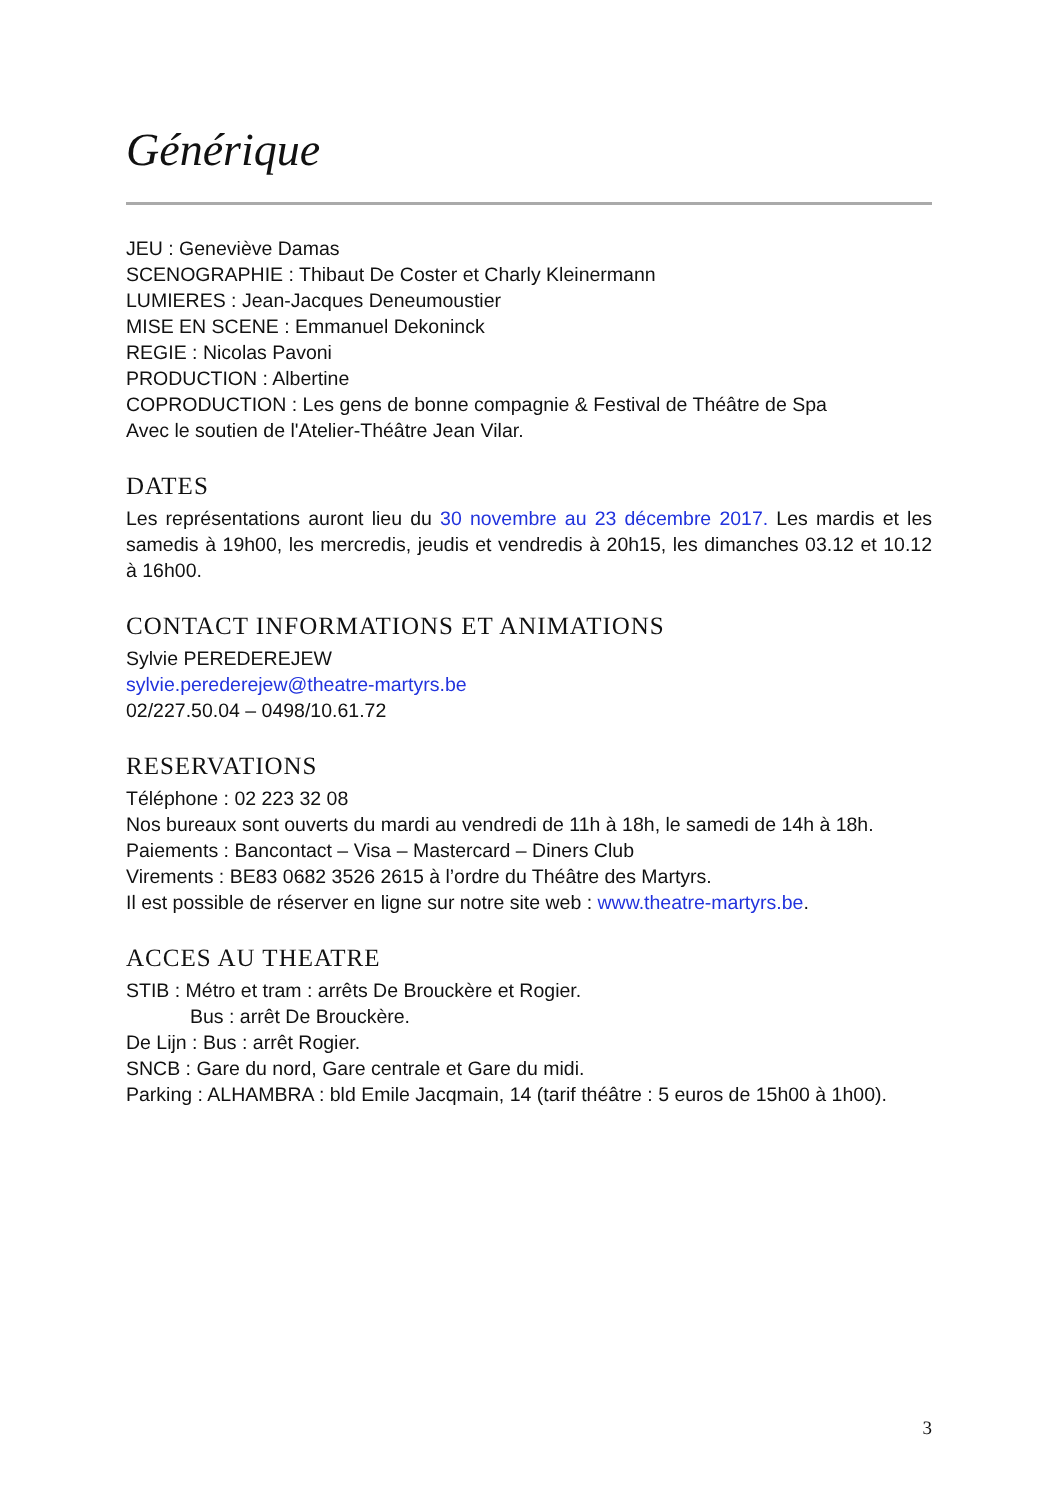Générique
JEU : Geneviève Damas
SCENOGRAPHIE : Thibaut De Coster et Charly Kleinermann
LUMIERES : Jean-Jacques Deneumoustier
MISE EN SCENE : Emmanuel Dekoninck
REGIE : Nicolas Pavoni
PRODUCTION : Albertine
COPRODUCTION : Les gens de bonne compagnie & Festival de Théâtre de Spa
Avec le soutien de l'Atelier-Théâtre Jean Vilar.
DATES
Les représentations auront lieu du 30 novembre au 23 décembre 2017. Les mardis et les samedis à 19h00, les mercredis, jeudis et vendredis à 20h15, les dimanches 03.12 et 10.12 à 16h00.
CONTACT INFORMATIONS ET ANIMATIONS
Sylvie PEREDEREJEW
sylvie.perederejew@theatre-martyrs.be
02/227.50.04 – 0498/10.61.72
RESERVATIONS
Téléphone : 02 223 32 08
Nos bureaux sont ouverts du mardi au vendredi de 11h à 18h, le samedi de 14h à 18h.
Paiements : Bancontact – Visa – Mastercard – Diners Club
Virements : BE83 0682 3526 2615 à l’ordre du Théâtre des Martyrs.
Il est possible de réserver en ligne sur notre site web : www.theatre-martyrs.be.
ACCES AU THEATRE
STIB : Métro et tram : arrêts De Brouckère et Rogier.
Bus : arrêt De Brouckère.
De Lijn : Bus : arrêt Rogier.
SNCB : Gare du nord, Gare centrale et Gare du midi.
Parking : ALHAMBRA : bld Emile Jacqmain, 14 (tarif théâtre : 5 euros de 15h00 à 1h00).
3